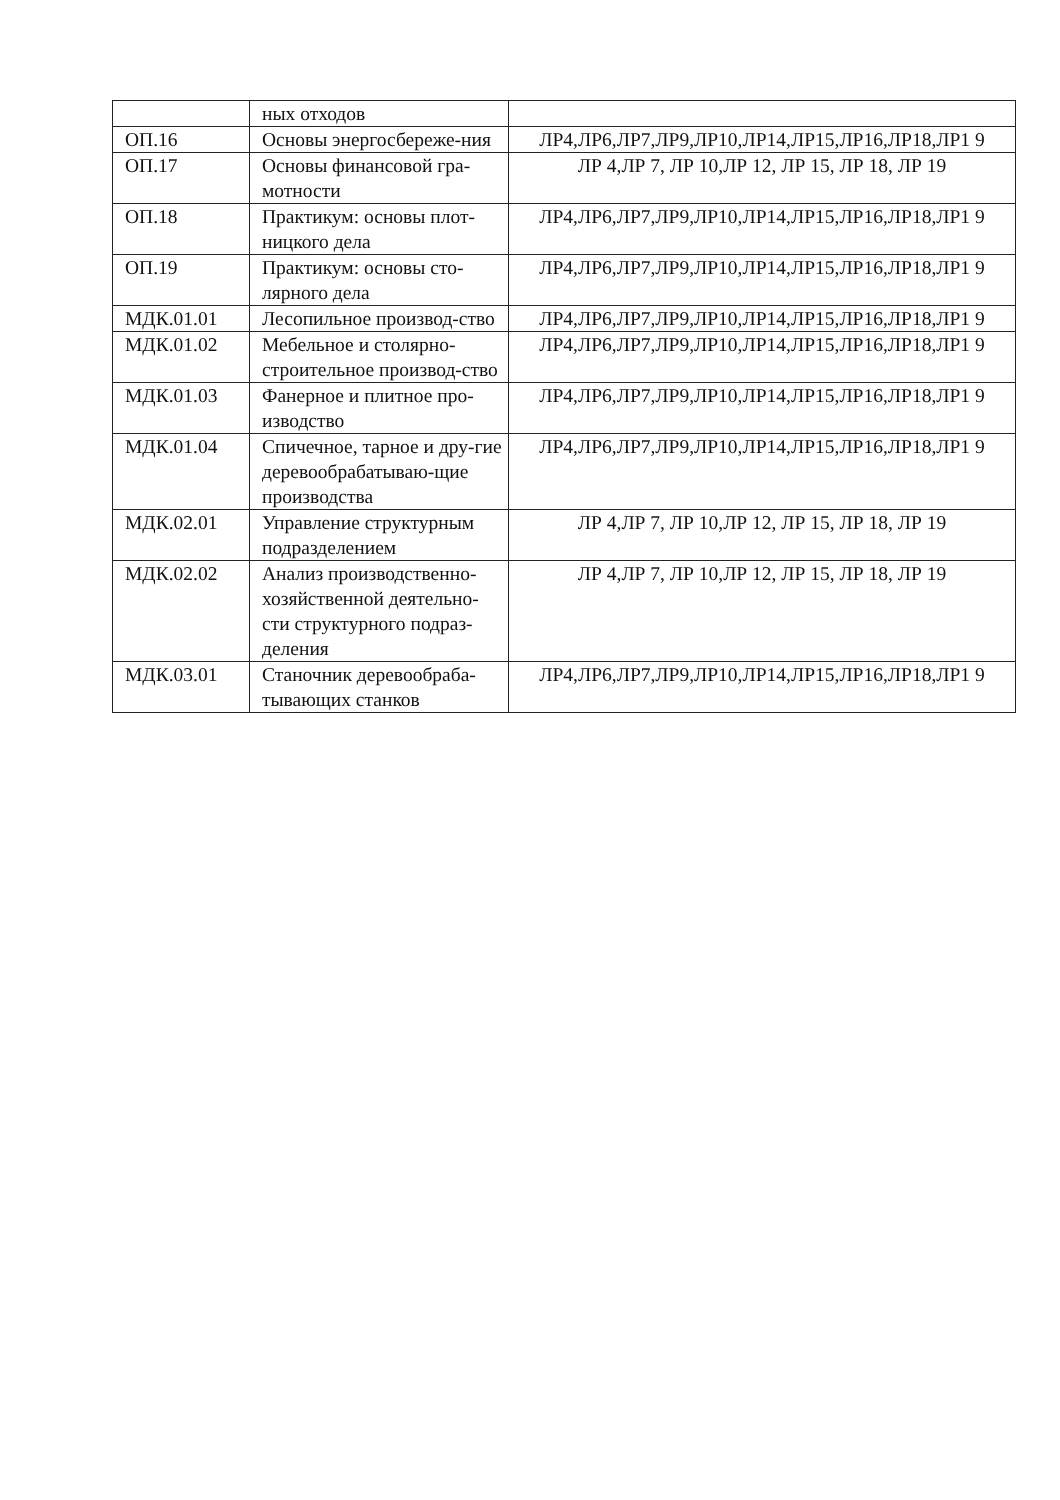| | ных отходов | |
| ОП.16 | Основы энергосбереже-ния | ЛР4,ЛР6,ЛР7,ЛР9,ЛР10,ЛР14,ЛР15,ЛР16,ЛР18,ЛР1 9 |
| ОП.17 | Основы финансовой гра-мотности | ЛР 4,ЛР 7, ЛР 10,ЛР 12, ЛР 15, ЛР 18, ЛР 19 |
| ОП.18 | Практикум: основы плот-ницкого дела | ЛР4,ЛР6,ЛР7,ЛР9,ЛР10,ЛР14,ЛР15,ЛР16,ЛР18,ЛР1 9 |
| ОП.19 | Практикум: основы сто-лярного дела | ЛР4,ЛР6,ЛР7,ЛР9,ЛР10,ЛР14,ЛР15,ЛР16,ЛР18,ЛР1 9 |
| МДК.01.01 | Лесопильное производ-ство | ЛР4,ЛР6,ЛР7,ЛР9,ЛР10,ЛР14,ЛР15,ЛР16,ЛР18,ЛР1 9 |
| МДК.01.02 | Мебельное и столярно-строительное производ-ство | ЛР4,ЛР6,ЛР7,ЛР9,ЛР10,ЛР14,ЛР15,ЛР16,ЛР18,ЛР1 9 |
| МДК.01.03 | Фанерное и плитное про-изводство | ЛР4,ЛР6,ЛР7,ЛР9,ЛР10,ЛР14,ЛР15,ЛР16,ЛР18,ЛР1 9 |
| МДК.01.04 | Спичечное, тарное и дру-гие деревообрабатываю-щие производства | ЛР4,ЛР6,ЛР7,ЛР9,ЛР10,ЛР14,ЛР15,ЛР16,ЛР18,ЛР1 9 |
| МДК.02.01 | Управление структурным подразделением | ЛР 4,ЛР 7, ЛР 10,ЛР 12, ЛР 15, ЛР 18, ЛР 19 |
| МДК.02.02 | Анализ производственно-хозяйственной деятельно-сти структурного подраз-деления | ЛР 4,ЛР 7, ЛР 10,ЛР 12, ЛР 15, ЛР 18, ЛР 19 |
| МДК.03.01 | Станочник деревообраба-тывающих станков | ЛР4,ЛР6,ЛР7,ЛР9,ЛР10,ЛР14,ЛР15,ЛР16,ЛР18,ЛР1 9 |